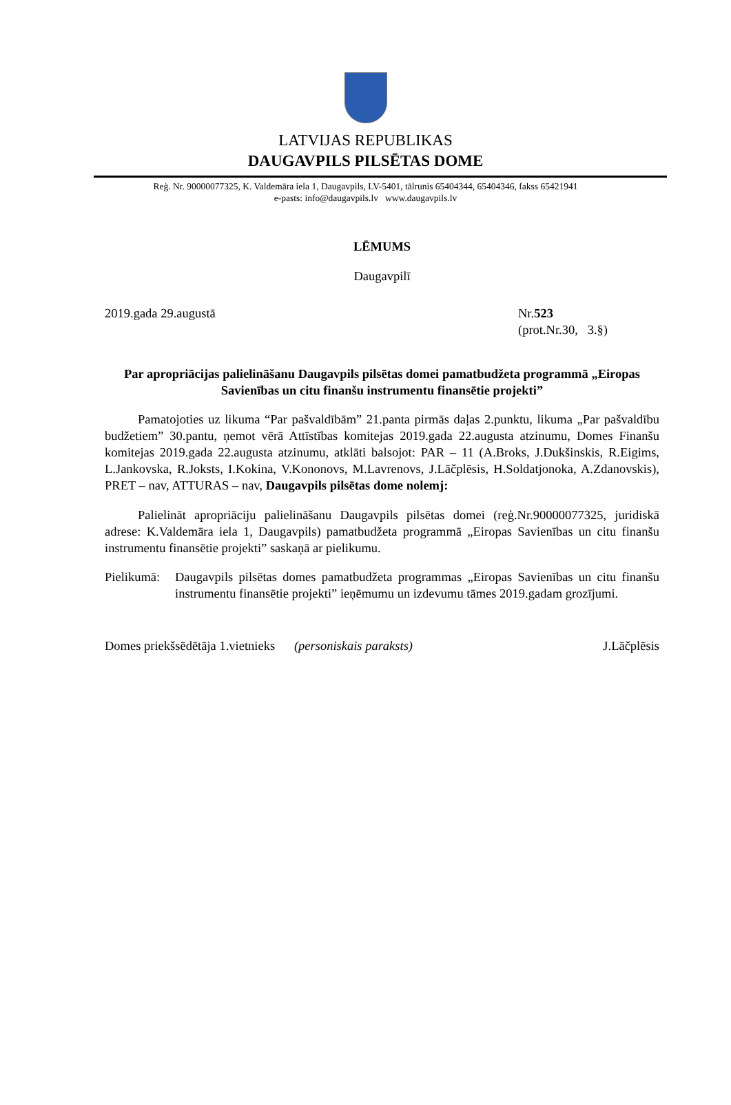LATVIJAS REPUBLIKAS
DAUGAVPILS PILSĒTAS DOME
Reģ. Nr. 90000077325, K. Valdemāra iela 1, Daugavpils, LV-5401, tālrunis 65404344, 65404346, fakss 65421941
e-pasts: info@daugavpils.lv www.daugavpils.lv
LĒMUMS
Daugavpilī
2019.gada 29.augustā Nr.523
(prot.Nr.30, 3.§)
Par apropriācijas palielināšanu Daugavpils pilsētas domei pamatbudžeta programmā „Eiropas Savienības un citu finanšu instrumentu finansētie projekti”
Pamatojoties uz likuma “Par pašvaldībām” 21.panta pirmās daļas 2.punktu, likuma „Par pašvaldību budžetiem” 30.pantu, ņemot vērā Attīstības komitejas 2019.gada 22.augusta atzinumu, Domes Finanšu komitejas 2019.gada 22.augusta atzinumu, atklāti balsojot: PAR – 11 (A.Broks, J.Dukšinskis, R.Eigims, L.Jankovska, R.Joksts, I.Kokina, V.Kononovs, M.Lavrenovs, J.Lāčplēsis, H.Soldatjonoka, A.Zdanovskis), PRET – nav, ATTURAS – nav, Daugavpils pilsētas dome nolemj:
Palielināt apropriāciju palielināšanu Daugavpils pilsētas domei (reģ.Nr.90000077325, juridiskā adrese: K.Valdemāra iela 1, Daugavpils) pamatbudžeta programmā „Eiropas Savienības un citu finanšu instrumentu finansētie projekti” saskaņā ar pielikumu.
Pielikumā: Daugavpils pilsētas domes pamatbudžeta programmas „Eiropas Savienības un citu finanšu instrumentu finansētie projekti” ieņēmumu un izdevumu tāmes 2019.gadam grozījumi.
Domes priekšsēdētāja 1.vietnieks (personiskais paraksts) J.Lāčplēsis